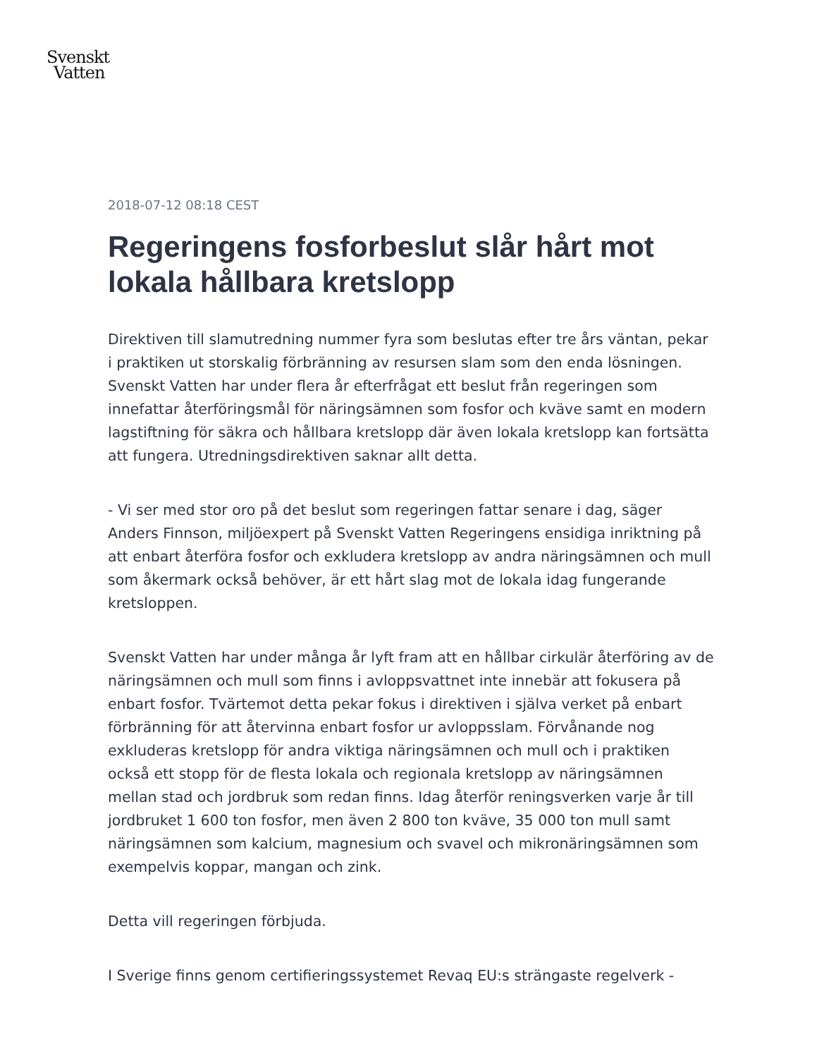Svenskt
Vatten
2018-07-12 08:18 CEST
Regeringens fosforbeslut slår hårt mot lokala hållbara kretslopp
Direktiven till slamutredning nummer fyra som beslutas efter tre års väntan, pekar i praktiken ut storskalig förbränning av resursen slam som den enda lösningen. Svenskt Vatten har under flera år efterfrågat ett beslut från regeringen som innefattar återföringsmål för näringsämnen som fosfor och kväve samt en modern lagstiftning för säkra och hållbara kretslopp där även lokala kretslopp kan fortsätta att fungera. Utredningsdirektiven saknar allt detta.
- Vi ser med stor oro på det beslut som regeringen fattar senare i dag, säger Anders Finnson, miljöexpert på Svenskt Vatten Regeringens ensidiga inriktning på att enbart återföra fosfor och exkludera kretslopp av andra näringsämnen och mull som åkermark också behöver, är ett hårt slag mot de lokala idag fungerande kretsloppen.
Svenskt Vatten har under många år lyft fram att en hållbar cirkulär återföring av de näringsämnen och mull som finns i avloppsvattnet inte innebär att fokusera på enbart fosfor. Tvärtemot detta pekar fokus i direktiven i själva verket på enbart förbränning för att återvinna enbart fosfor ur avloppsslam. Förvånande nog exkluderas kretslopp för andra viktiga näringsämnen och mull och i praktiken också ett stopp för de flesta lokala och regionala kretslopp av näringsämnen mellan stad och jordbruk som redan finns. Idag återför reningsverken varje år till jordbruket 1 600 ton fosfor, men även 2 800 ton kväve, 35 000 ton mull samt näringsämnen som kalcium, magnesium och svavel och mikronäringsämnen som exempelvis koppar, mangan och zink.
Detta vill regeringen förbjuda.
I Sverige finns genom certifieringssystemet Revaq EU:s strängaste regelverk -